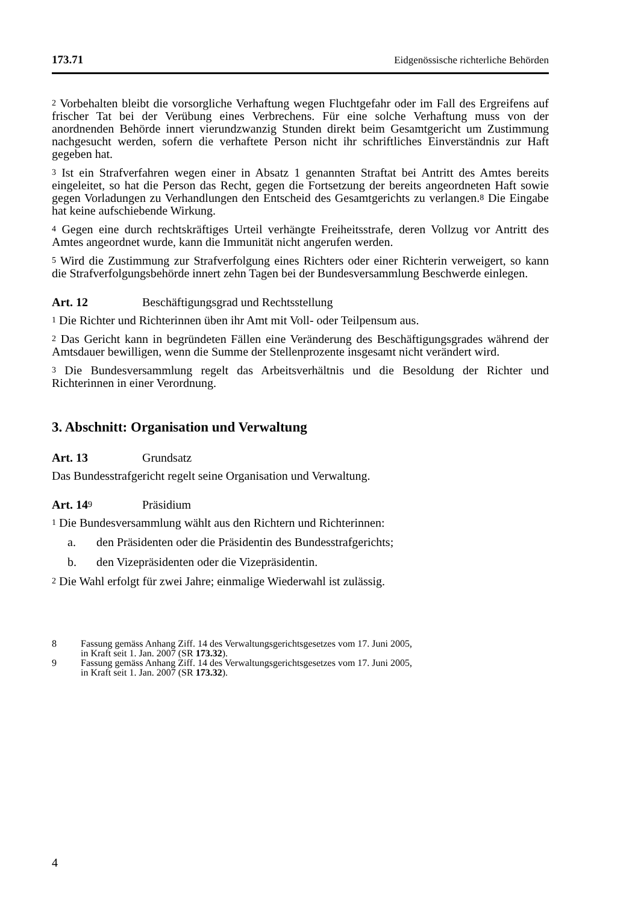173.71 Eidgenössische richterliche Behörden
<sup>2</sup> Vorbehalten bleibt die vorsorgliche Verhaftung wegen Fluchtgefahr oder im Fall des Ergreifens auf frischer Tat bei der Verübung eines Verbrechens. Für eine solche Verhaftung muss von der anordnenden Behörde innert vierundzwanzig Stunden direkt beim Gesamtgericht um Zustimmung nachgesucht werden, sofern die verhaftete Person nicht ihr schriftliches Einverständnis zur Haft gegeben hat.
<sup>3</sup> Ist ein Strafverfahren wegen einer in Absatz 1 genannten Straftat bei Antritt des Amtes bereits eingeleitet, so hat die Person das Recht, gegen die Fortsetzung der bereits angeordneten Haft sowie gegen Vorladungen zu Verhandlungen den Entscheid des Gesamtgerichts zu verlangen.<sup>8</sup> Die Eingabe hat keine aufschiebende Wirkung.
<sup>4</sup> Gegen eine durch rechtskräftiges Urteil verhängte Freiheitsstrafe, deren Vollzug vor Antritt des Amtes angeordnet wurde, kann die Immunität nicht angerufen werden.
<sup>5</sup> Wird die Zustimmung zur Strafverfolgung eines Richters oder einer Richterin verweigert, so kann die Strafverfolgungsbehörde innert zehn Tagen bei der Bundesversammlung Beschwerde einlegen.
Art. 12 Beschäftigungsgrad und Rechtsstellung
<sup>1</sup> Die Richter und Richterinnen üben ihr Amt mit Voll- oder Teilpensum aus.
<sup>2</sup> Das Gericht kann in begründeten Fällen eine Veränderung des Beschäftigungsgrades während der Amtsdauer bewilligen, wenn die Summe der Stellenprozente insgesamt nicht verändert wird.
<sup>3</sup> Die Bundesversammlung regelt das Arbeitsverhältnis und die Besoldung der Richter und Richterinnen in einer Verordnung.
3. Abschnitt: Organisation und Verwaltung
Art. 13 Grundsatz
Das Bundesstrafgericht regelt seine Organisation und Verwaltung.
Art. 14<sup>9</sup> Präsidium
<sup>1</sup> Die Bundesversammlung wählt aus den Richtern und Richterinnen:
a. den Präsidenten oder die Präsidentin des Bundesstrafgerichts;
b. den Vizepräsidenten oder die Vizepräsidentin.
<sup>2</sup> Die Wahl erfolgt für zwei Jahre; einmalige Wiederwahl ist zulässig.
8 Fassung gemäss Anhang Ziff. 14 des Verwaltungsgerichtsgesetzes vom 17. Juni 2005,
in Kraft seit 1. Jan. 2007 (SR 173.32).
9 Fassung gemäss Anhang Ziff. 14 des Verwaltungsgerichtsgesetzes vom 17. Juni 2005,
in Kraft seit 1. Jan. 2007 (SR 173.32).
4